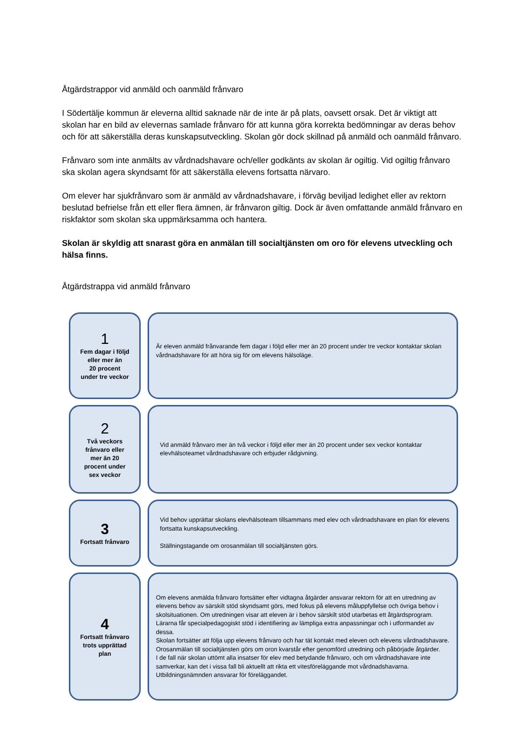Åtgärdstrappor vid anmäld och oanmäld frånvaro
I Södertälje kommun är eleverna alltid saknade när de inte är på plats, oavsett orsak. Det är viktigt att skolan har en bild av elevernas samlade frånvaro för att kunna göra korrekta bedömningar av deras behov och för att säkerställa deras kunskapsutveckling. Skolan gör dock skillnad på anmäld och oanmäld frånvaro.
Frånvaro som inte anmälts av vårdnadshavare och/eller godkänts av skolan är ogiltig. Vid ogiltig frånvaro ska skolan agera skyndsamt för att säkerställa elevens fortsatta närvaro.
Om elever har sjukfrånvaro som är anmäld av vårdnadshavare, i förväg beviljad ledighet eller av rektorn beslutad befrielse från ett eller flera ämnen, är frånvaron giltig. Dock är även omfattande anmäld frånvaro en riskfaktor som skolan ska uppmärksamma och hantera.
Skolan är skyldig att snarast göra en anmälan till socialtjänsten om oro för elevens utveckling och hälsa finns.
Åtgärdstrappa vid anmäld frånvaro
1
Fem dagar i följd
eller mer än
20 procent
under tre veckor
Är eleven anmäld frånvarande fem dagar i följd eller mer än 20 procent under tre veckor kontaktar skolan vårdnadshavare för att höra sig för om elevens hälsoläge.
2
Två veckors
frånvaro eller
mer än 20
procent under
sex veckor
Vid anmäld frånvaro mer än två veckor i följd eller mer än 20 procent under sex veckor kontaktar elevhälsoteamet vårdnadshavare och erbjuder rådgivning.
3
Fortsatt frånvaro
Vid behov upprättar skolans elevhälsoteam tillsammans med elev och vårdnadshavare en plan för elevens fortsatta kunskapsutveckling.
Ställningstagande om orosanmälan till socialtjänsten görs.
4
Fortsatt frånvaro
trots upprättad
plan
Om elevens anmälda frånvaro fortsätter efter vidtagna åtgärder ansvarar rektorn för att en utredning av elevens behov av särskilt stöd skyndsamt görs, med fokus på elevens måluppfyllelse och övriga behov i skolsituationen. Om utredningen visar att eleven är i behov särskilt stöd utarbetas ett åtgärdsprogram.
Lärarna får specialpedagogiskt stöd i identifiering av lämpliga extra anpassningar och i utformandet av dessa.
Skolan fortsätter att följa upp elevens frånvaro och har tät kontakt med eleven och elevens vårdnadshavare.
Orosanmälan till socialtjänsten görs om oron kvarstår efter genomförd utredning och påbörjade åtgärder.
I de fall när skolan uttömt alla insatser för elev med betydande frånvaro, och om vårdnadshavare inte samverkar, kan det i vissa fall bli aktuellt att rikta ett vitesföreläggande mot vårdnadshavarna. Utbildningsnämnden ansvarar för föreläggandet.